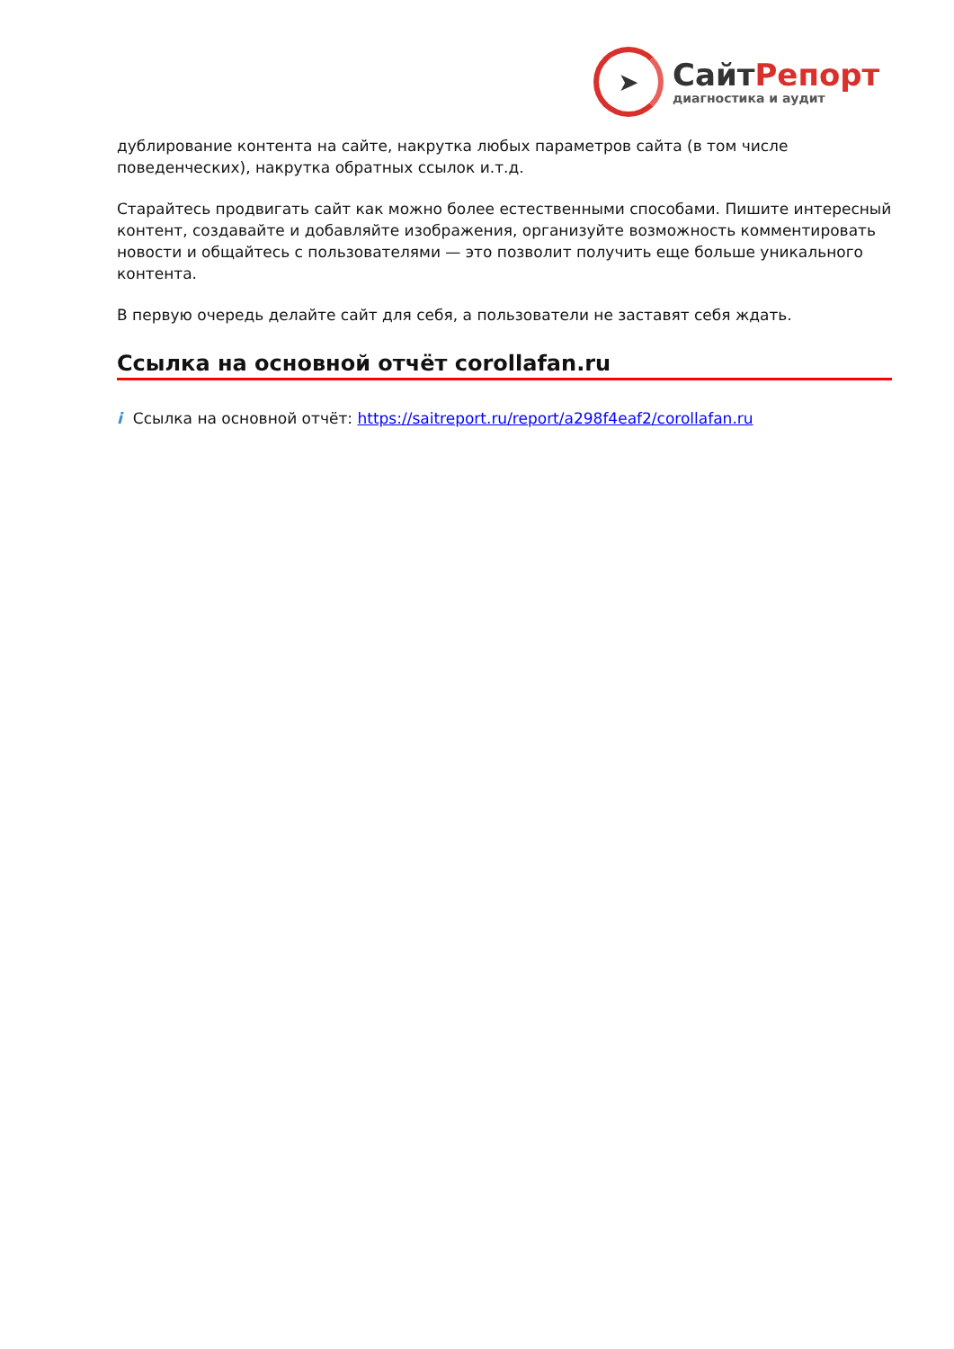➤
СайтРепорт
диагностика и аудит
дублирование контента на сайте, накрутка любых параметров сайта (в том числе поведенческих), накрутка обратных ссылок и.т.д.
Старайтесь продвигать сайт как можно более естественными способами. Пишите интересный контент, создавайте и добавляйте изображения, организуйте возможность комментировать новости и общайтесь с пользователями — это позволит получить еще больше уникального контента.
В первую очередь делайте сайт для себя, а пользователи не заставят себя ждать.
Ссылка на основной отчёт corollafan.ru
i Ссылка на основной отчёт: https://saitreport.ru/report/a298f4eaf2/corollafan.ru